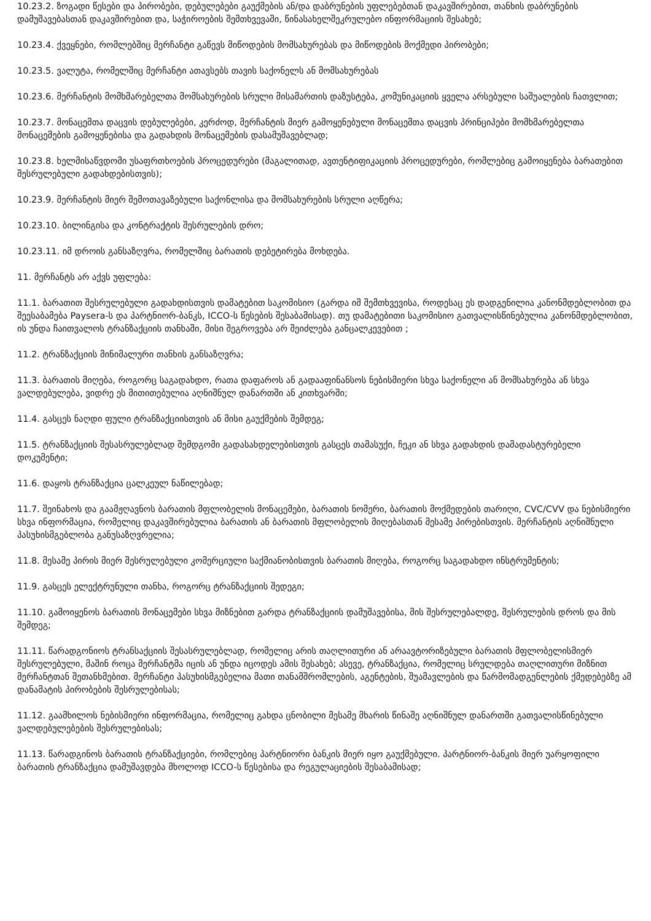10.23.2. ზოგადი წესები და პირობები, დებულებები გაუქმების ან/და დაბრუნების უფლებებთან დაკავშირებით, თანხის დაბრუნების დამუშავებასთან დაკავშირებით და, საჭიროების შემთხვევაში, წინასახელშეკრულებო ინფორმაციის შესახებ;
10.23.4. ქვეყნები, რომლებშიც მერჩანტი გაწევს მიწოდების მომსახურებას და მიწოდების მოქმედი პირობები;
10.23.5. ვალუტა, რომელშიც მერჩანტი ათავსებს თავის საქონელს ან მომსახურებას
10.23.6. მერჩანტის მომხმარებელთა მომსახურების სრული მისამართის დაზუსტება, კომუნიკაციის ყველა არსებული საშუალების ჩათვლით;
10.23.7. მონაცემთა დაცვის დებულებები, კერძოდ, მერჩანტის მიერ გამოყენებული მონაცემთა დაცვის პრინციპები მომხმარებელთა მონაცემების გამოყენებისა და გადახდის მონაცემების დასამუშავებლად;
10.23.8. ხელმისაწვდომი უსაფრთხოების პროცედურები (მაგალითად, ავთენტიფიკაციის პროცედურები, რომლებიც გამოიყენება ბარათებით შესრულებული გადახდებისთვის);
10.23.9. მერჩანტის მიერ შემოთავაზებული საქონლისა და მომსახურების სრული აღწერა;
10.23.10. ბილინგისა და კონტრაქტის შესრულების დრო;
10.23.11. იმ დროის განსაზღვრა, რომელშიც ბარათის დებეტირება მოხდება.
11. მერჩანტს არ აქვს უფლება:
11.1. ბარათით შესრულებული გადახდისთვის დამატებით საკომისიო (გარდა იმ შემთხვევისა, როდესაც ეს დადგენილია კანონმდებლობით და შეესაბამება Paysera-ს და პარტნიორ-ბანკს, ICCO-ს წესების შესაბამისად). თუ დამატებითი საკომისიო გათვალისწინებულია კანონმდებლობით, ის უნდა ჩაითვალოს ტრანზაქციის თანხაში, მისი შეგროვება არ შეიძლება განცალკევებით ;
11.2. ტრანზაქციის მინიმალური თანხის განსაზღვრა;
11.3. ბარათის მიღება, როგორც საგადახდო, რათა დაფაროს ან გადააფინანსოს ნებისმიერი სხვა საქონელი ან მომსახურება ან სხვა ვალდებულება, ვიდრე ეს მითითებულია აღნიშნულ დანართში ან კითხვარში;
11.4. გასცეს ნაღდი ფული ტრანზაქციისთვის ან მისი გაუქმების შემდეგ;
11.5. ტრანზაქციის შესასრულებლად შემდგომი გადასახდელებისთვის გასცეს თამასუქი, ჩეკი ან სხვა გადახდის დამადასტურებელი დოკუმენტი;
11.6. დაყოს ტრანზაქცია ცალკეულ ნაწილებად;
11.7. შეინახოს და გაამჟღავნოს ბარათის მფლობელის მონაცემები, ბარათის ნომერი, ბარათის მოქმედების თარიღი, CVC/CVV და ნებისმიერი სხვა ინფორმაცია, რომელიც დაკავშირებულია ბარათის ან ბარათის მფლობელის მიღებასთან მესამე პირებისთვის. მერჩანტის აღნიშნული პასუხისმგებლობა განუსაზღვრელია;
11.8. მესამე პირის მიერ შესრულებული კომერციული საქმიანობისთვის ბარათის მიღება, როგორც საგადახდო ინსტრუმენტის;
11.9. გასცეს ელექტრუნული თანხა, როგორც ტრანზაქციის შედეგი;
11.10. გამოიყენოს ბარათის მონაცემები სხვა მიზნებით გარდა ტრანზაქციის დამუშავებისა, მის შესრულებალდე, შესრულების დროს და მის შემდეგ;
11.11. წარადგონიოს ტრანსაქციის შესასრულებლად, რომელიც არის თაღლითური ან არაავტორიზებული ბარათის მფლობელისმიერ შესრულებული, მაშინ როცა მერჩანტმა იცის ან უნდა იცოდეს ამის შესახებ; ასევე, ტრანზაქცია, რომელიც სრულდება თაღლითური მიზნით მერჩანტთან შეთანხმებით. მერჩანტი პასუხისმგებელია მათი თანამშრომლების, აგენტების, შუამავლების და წარმომადგენლების ქმედებებზე ამ დანამატის პირობების შესრულებისას;
11.12. გაამხილოს ნებისმიერი ინფორმაცია, რომელიც გახდა ცნობილი მესამე მხარის წინაშე აღნიშნულ დანართში გათვალისწინებული ვალდებულებების შესრულებისას;
11.13. წარადგინოს ბარათის ტრანზაქციები, რომლებიც პარტნიორი ბანკის მიერ იყო გაუქმებული. პარტნიორ-ბანკის მიერ უარყოფილი ბარათის ტრანზაქცია დამუშავდება მხოლოდ ICCO-ს წესებისა და რეგულაციების შესაბამისად;